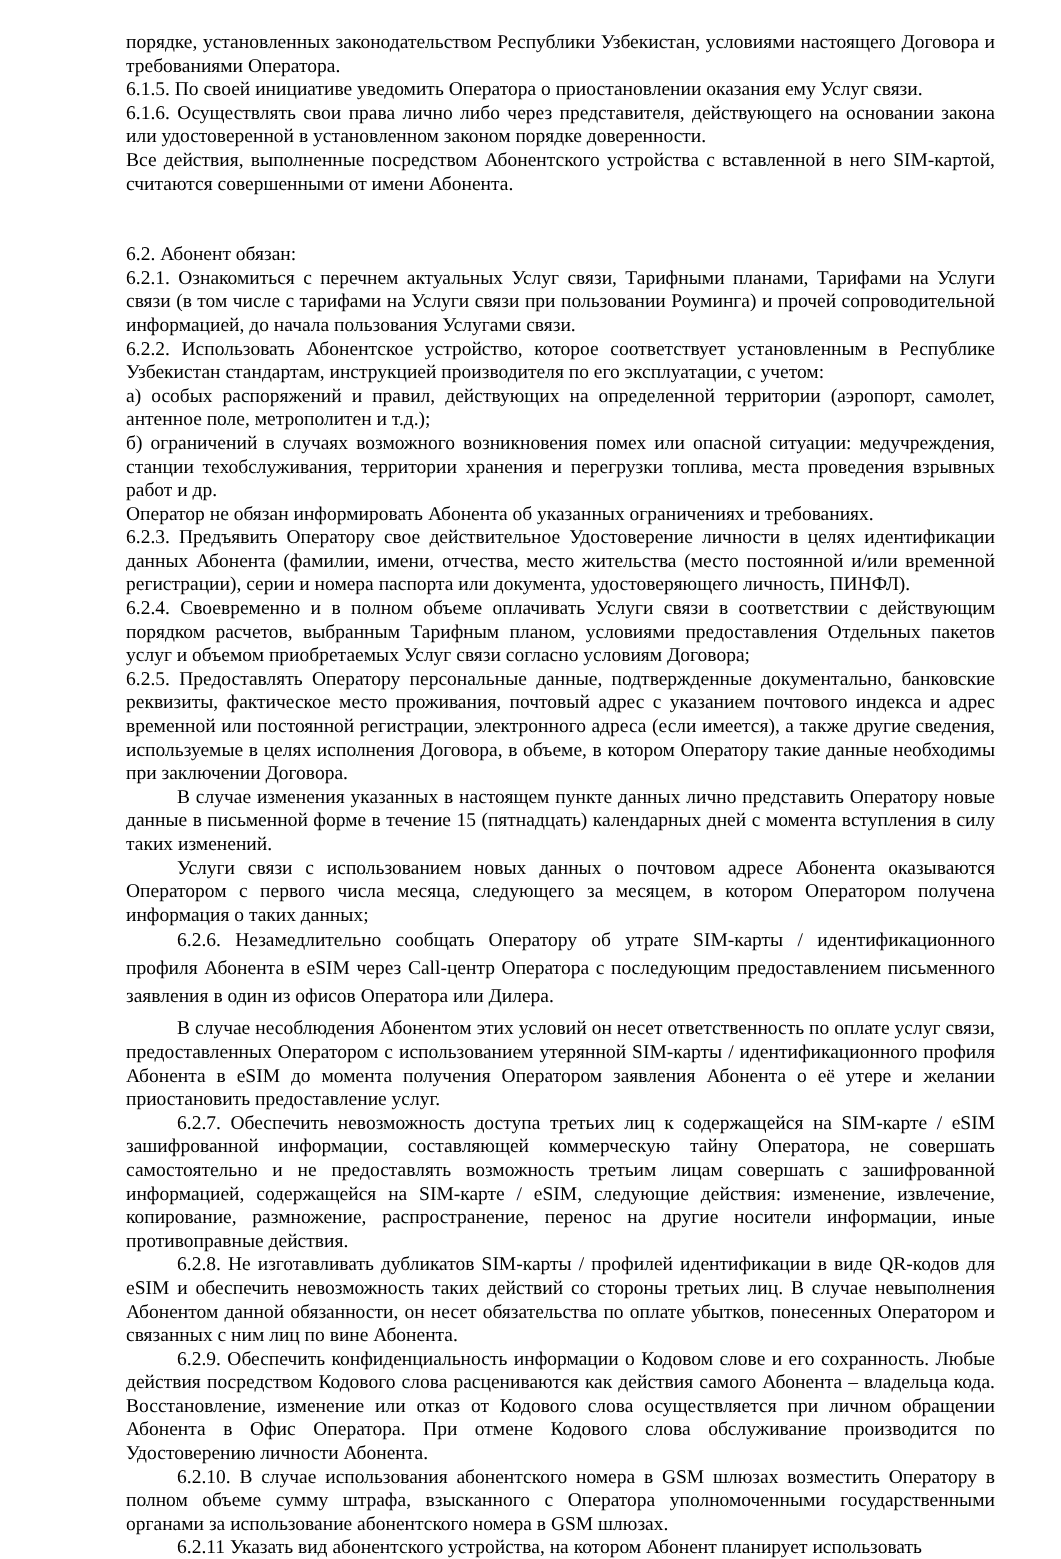порядке, установленных законодательством Республики Узбекистан, условиями настоящего Договора и требованиями Оператора.
6.1.5. По своей инициативе уведомить Оператора о приостановлении оказания ему Услуг связи.
6.1.6. Осуществлять свои права лично либо через представителя, действующего на основании закона или удостоверенной в установленном законом порядке доверенности.
Все действия, выполненные посредством Абонентского устройства с вставленной в него SIM-картой, считаются совершенными от имени Абонента.
6.2. Абонент обязан:
6.2.1. Ознакомиться с перечнем актуальных Услуг связи, Тарифными планами, Тарифами на Услуги связи (в том числе с тарифами на Услуги связи при пользовании Роуминга) и прочей сопроводительной информацией, до начала пользования Услугами связи.
6.2.2. Использовать Абонентское устройство, которое соответствует установленным в Республике Узбекистан стандартам, инструкцией производителя по его эксплуатации, с учетом:
а) особых распоряжений и правил, действующих на определенной территории (аэропорт, самолет, антенное поле, метрополитен и т.д.);
б) ограничений в случаях возможного возникновения помех или опасной ситуации: медучреждения, станции техобслуживания, территории хранения и перегрузки топлива, места проведения взрывных работ и др.
Оператор не обязан информировать Абонента об указанных ограничениях и требованиях.
6.2.3. Предъявить Оператору свое действительное Удостоверение личности в целях идентификации данных Абонента (фамилии, имени, отчества, место жительства (место постоянной и/или временной регистрации), серии и номера паспорта или документа, удостоверяющего личность, ПИНФЛ).
6.2.4. Своевременно и в полном объеме оплачивать Услуги связи в соответствии с действующим порядком расчетов, выбранным Тарифным планом, условиями предоставления Отдельных пакетов услуг и объемом приобретаемых Услуг связи согласно условиям Договора;
6.2.5. Предоставлять Оператору персональные данные, подтвержденные документально, банковские реквизиты, фактическое место проживания, почтовый адрес с указанием почтового индекса и адрес временной или постоянной регистрации, электронного адреса (если имеется), а также другие сведения, используемые в целях исполнения Договора, в объеме, в котором Оператору такие данные необходимы при заключении Договора.
В случае изменения указанных в настоящем пункте данных лично представить Оператору новые данные в письменной форме в течение 15 (пятнадцать) календарных дней с момента вступления в силу таких изменений.
Услуги связи с использованием новых данных о почтовом адресе Абонента оказываются Оператором с первого числа месяца, следующего за месяцем, в котором Оператором получена информация о таких данных;
6.2.6. Незамедлительно сообщать Оператору об утрате SIM-карты / идентификационного профиля Абонента в eSIM через Call-центр Оператора с последующим предоставлением письменного заявления в один из офисов Оператора или Дилера.
В случае несоблюдения Абонентом этих условий он несет ответственность по оплате услуг связи, предоставленных Оператором с использованием утерянной SIM-карты / идентификационного профиля Абонента в eSIM до момента получения Оператором заявления Абонента о её утере и желании приостановить предоставление услуг.
6.2.7. Обеспечить невозможность доступа третьих лиц к содержащейся на SIM-карте / eSIM зашифрованной информации, составляющей коммерческую тайну Оператора, не совершать самостоятельно и не предоставлять возможность третьим лицам совершать с зашифрованной информацией, содержащейся на SIM-карте / eSIM, следующие действия: изменение, извлечение, копирование, размножение, распространение, перенос на другие носители информации, иные противоправные действия.
6.2.8. Не изготавливать дубликатов SIM-карты / профилей идентификации в виде QR-кодов для eSIM и обеспечить невозможность таких действий со стороны третьих лиц. В случае невыполнения Абонентом данной обязанности, он несет обязательства по оплате убытков, понесенных Оператором и связанных с ним лиц по вине Абонента.
6.2.9. Обеспечить конфиденциальность информации о Кодовом слове и его сохранность. Любые действия посредством Кодового слова расцениваются как действия самого Абонента – владельца кода. Восстановление, изменение или отказ от Кодового слова осуществляется при личном обращении Абонента в Офис Оператора. При отмене Кодового слова обслуживание производится по Удостоверению личности Абонента.
6.2.10. В случае использования абонентского номера в GSM шлюзах возместить Оператору в полном объеме сумму штрафа, взысканного с Оператора уполномоченными государственными органами за использование абонентского номера в GSM шлюзах.
6.2.11 Указать вид абонентского устройства, на котором Абонент планирует использовать